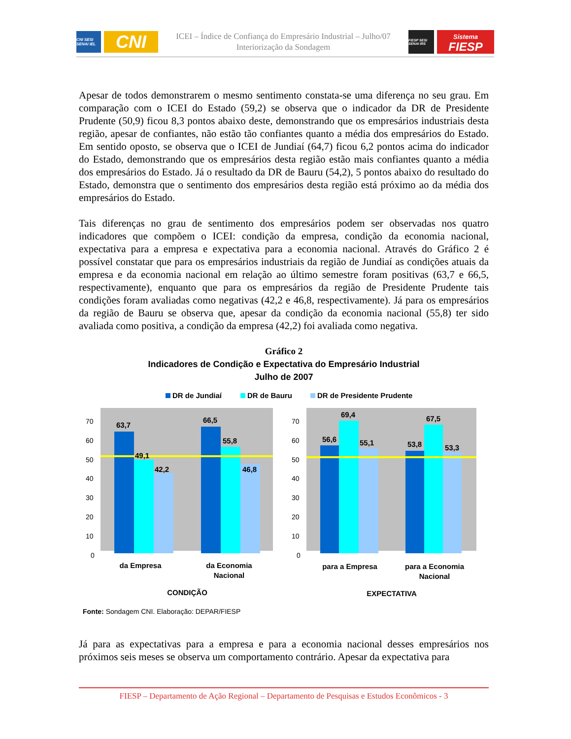CNI SESI SENAI IEL
CNI
ICEI – Índice de Confiança do Empresário Industrial – Julho/07
Interiorização da Sondagem
FIESP SESI SENAI IRS
Sistema
FIESP
Apesar de todos demonstrarem o mesmo sentimento constata-se uma diferença no seu grau. Em comparação com o ICEI do Estado (59,2) se observa que o indicador da DR de Presidente Prudente (50,9) ficou 8,3 pontos abaixo deste, demonstrando que os empresários industriais desta região, apesar de confiantes, não estão tão confiantes quanto a média dos empresários do Estado. Em sentido oposto, se observa que o ICEI de Jundiaí (64,7) ficou 6,2 pontos acima do indicador do Estado, demonstrando que os empresários desta região estão mais confiantes quanto a média dos empresários do Estado. Já o resultado da DR de Bauru (54,2), 5 pontos abaixo do resultado do Estado, demonstra que o sentimento dos empresários desta região está próximo ao da média dos empresários do Estado.
Tais diferenças no grau de sentimento dos empresários podem ser observadas nos quatro indicadores que compõem o ICEI: condição da empresa, condição da economia nacional, expectativa para a empresa e expectativa para a economia nacional. Através do Gráfico 2 é possível constatar que para os empresários industriais da região de Jundiaí as condições atuais da empresa e da economia nacional em relação ao último semestre foram positivas (63,7 e 66,5, respectivamente), enquanto que para os empresários da região de Presidente Prudente tais condições foram avaliadas como negativas (42,2 e 46,8, respectivamente). Já para os empresários da região de Bauru se observa que, apesar da condição da economia nacional (55,8) ter sido avaliada como positiva, a condição da empresa (42,2) foi avaliada como negativa.
Gráfico 2
Indicadores de Condição e Expectativa do Empresário Industrial
Julho de 2007
DR de Jundiaí
DR de Bauru
DR de Presidente Prudente
70
60
50
40
30
20
10
0
70
60
50
40
30
20
10
0
63,7
49,1
42,2
66,5
55,8
46,8
56,6
69,4
55,1
53,8
67,5
53,3
da Empresa
da Economia
Nacional
CONDIÇÃO
para a Empresa
para a Economia
Nacional
EXPECTATIVA
Fonte: Sondagem CNI. Elaboração: DEPAR/FIESP
Já para as expectativas para a empresa e para a economia nacional desses empresários nos próximos seis meses se observa um comportamento contrário. Apesar da expectativa para
FIESP – Departamento de Ação Regional – Departamento de Pesquisas e Estudos Econômicos - 3